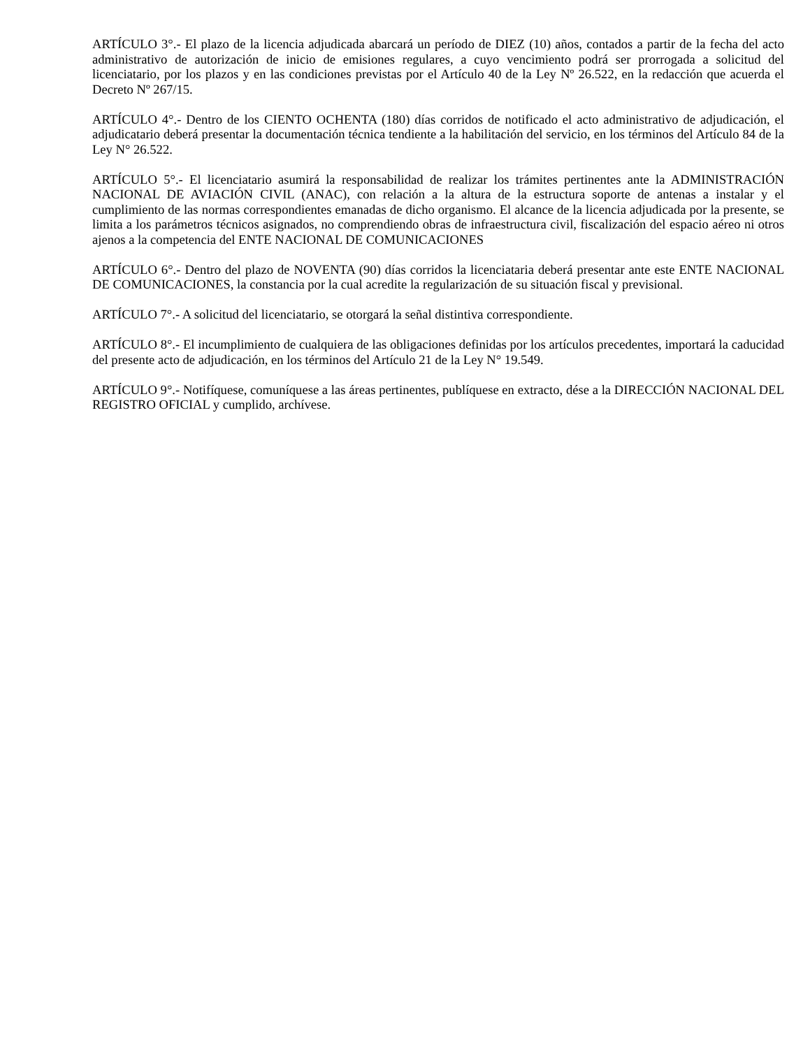ARTÍCULO 3°.- El plazo de la licencia adjudicada abarcará un período de DIEZ (10) años, contados a partir de la fecha del acto administrativo de autorización de inicio de emisiones regulares, a cuyo vencimiento podrá ser prorrogada a solicitud del licenciatario, por los plazos y en las condiciones previstas por el Artículo 40 de la Ley Nº 26.522, en la redacción que acuerda el Decreto Nº 267/15.
ARTÍCULO 4°.- Dentro de los CIENTO OCHENTA (180) días corridos de notificado el acto administrativo de adjudicación, el adjudicatario deberá presentar la documentación técnica tendiente a la habilitación del servicio, en los términos del Artículo 84 de la Ley N° 26.522.
ARTÍCULO 5°.- El licenciatario asumirá la responsabilidad de realizar los trámites pertinentes ante la ADMINISTRACIÓN NACIONAL DE AVIACIÓN CIVIL (ANAC), con relación a la altura de la estructura soporte de antenas a instalar y el cumplimiento de las normas correspondientes emanadas de dicho organismo. El alcance de la licencia adjudicada por la presente, se limita a los parámetros técnicos asignados, no comprendiendo obras de infraestructura civil, fiscalización del espacio aéreo ni otros ajenos a la competencia del ENTE NACIONAL DE COMUNICACIONES
ARTÍCULO 6°.- Dentro del plazo de NOVENTA (90) días corridos la licenciataria deberá presentar ante este ENTE NACIONAL DE COMUNICACIONES, la constancia por la cual acredite la regularización de su situación fiscal y previsional.
ARTÍCULO 7°.- A solicitud del licenciatario, se otorgará la señal distintiva correspondiente.
ARTÍCULO 8°.- El incumplimiento de cualquiera de las obligaciones definidas por los artículos precedentes, importará la caducidad del presente acto de adjudicación, en los términos del Artículo 21 de la Ley N° 19.549.
ARTÍCULO 9°.- Notifíquese, comuníquese a las áreas pertinentes, publíquese en extracto, dése a la DIRECCIÓN NACIONAL DEL REGISTRO OFICIAL y cumplido, archívese.